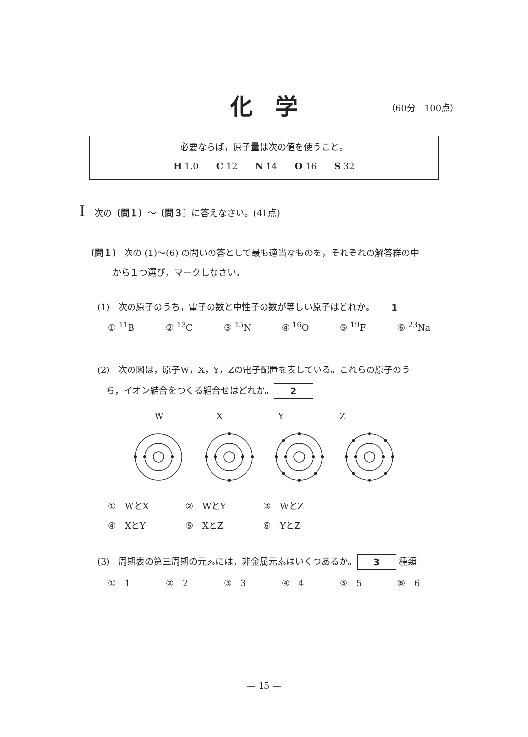化　学 （60分　100点）
必要ならば，原子量は次の値を使うこと。
H 1.0　　C 12　　N 14　　O 16　　S 32
I　次の〔問１〕〜〔問３〕に答えなさい。(41点)
〔問１〕 次の (1)〜(6) の問いの答として最も適当なものを，それぞれの解答群の中
　　　から１つ選び，マークしなさい。
(1)　次の原子のうち，電子の数と中性子の数が等しい原子はどれか。 1
① <sup>11</sup>B ② <sup>13</sup>C ③ <sup>15</sup>N ④ <sup>16</sup>O ⑤ <sup>19</sup>F ⑥ <sup>23</sup>Na
(2)　次の図は，原子W，X，Y，Zの電子配置を表している。これらの原子のう
　ち，イオン結合をつくる組合せはどれか。 2
WXYZ
①　WとX ②　WとY ③　WとZ
④　XとY ⑤　XとZ ⑥　YとZ
(3)　周期表の第三周期の元素には，非金属元素はいくつあるか。 3 種類
①　1 ②　2 ③　3 ④　4 ⑤　5 ⑥　6
— 15 —